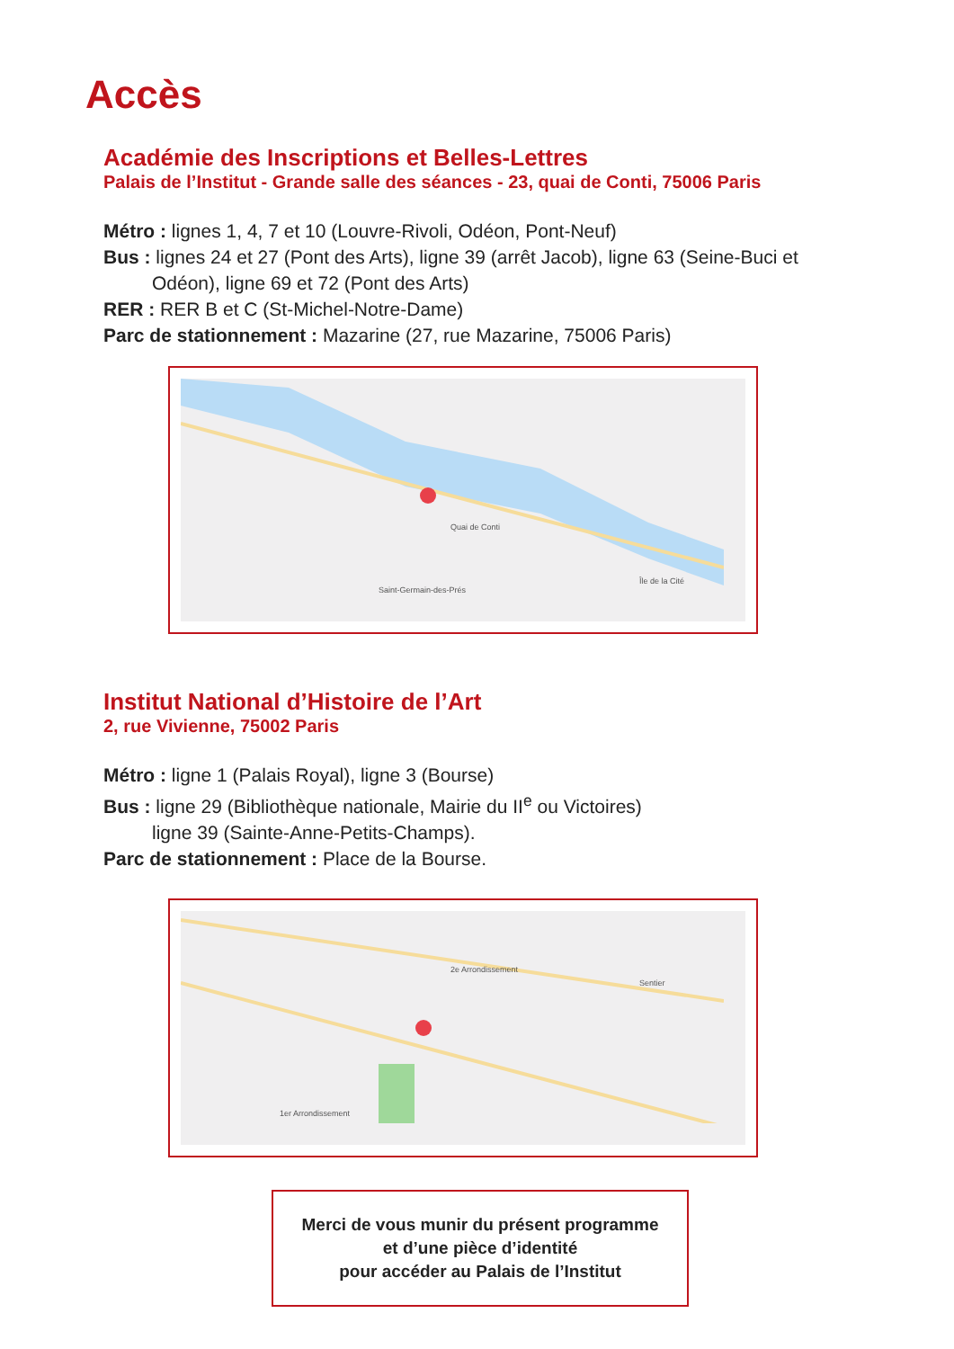Accès
Académie des Inscriptions et Belles-Lettres
Palais de l’Institut - Grande salle des séances - 23, quai de Conti, 75006 Paris
Métro : lignes 1, 4, 7 et 10 (Louvre-Rivoli, Odéon, Pont-Neuf)
Bus : lignes 24 et 27 (Pont des Arts), ligne 39 (arrêt Jacob), ligne 63 (Seine-Buci et
Odéon), ligne 69 et 72 (Pont des Arts)
RER : RER B et C (St-Michel-Notre-Dame)
Parc de stationnement : Mazarine (27, rue Mazarine, 75006 Paris)
Saint-Germain-des-Prés
Île de la Cité
Quai de Conti
Institut National d’Histoire de l’Art
2, rue Vivienne, 75002 Paris
Métro : ligne 1 (Palais Royal), ligne 3 (Bourse)
Bus : ligne 29 (Bibliothèque nationale, Mairie du II<sup>e</sup> ou Victoires)
ligne 39 (Sainte-Anne-Petits-Champs).
Parc de stationnement : Place de la Bourse.
2e Arrondissement
Sentier
1er Arrondissement
Merci de vous munir du présent programme
et d’une pièce d’identité
pour accéder au Palais de l’Institut